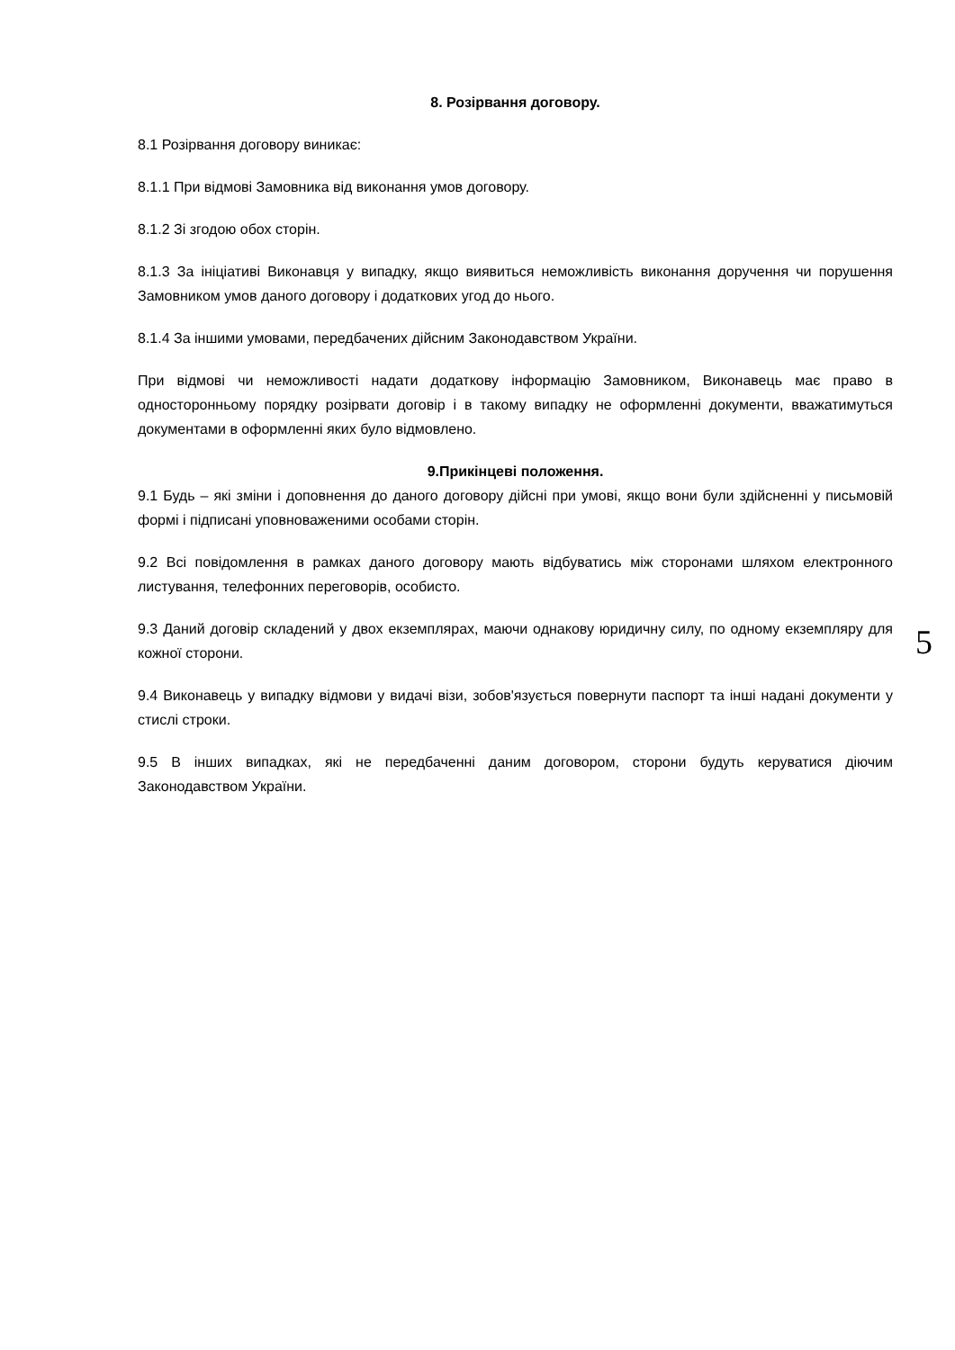8. Розірвання договору.
8.1 Розірвання договору виникає:
8.1.1 При відмові Замовника від виконання умов договору.
8.1.2 Зі згодою обох сторін.
8.1.3 За ініціативі Виконавця у випадку, якщо виявиться неможливість виконання доручення чи порушення Замовником умов даного договору і додаткових угод до нього.
8.1.4 За іншими умовами, передбачених дійсним Законодавством України.
При відмові чи неможливості надати додаткову інформацію Замовником, Виконавець має право в односторонньому порядку розірвати договір і в такому випадку не оформленні документи, вважатимуться документами в оформленні яких було відмовлено.
9.Прикінцеві положення.
9.1 Будь – які зміни і доповнення до даного договору дійсні при умові, якщо вони були здійсненні у письмовій формі і підписані уповноваженими особами сторін.
9.2 Всі повідомлення в рамках даного договору мають відбуватись між сторонами шляхом електронного листування, телефонних переговорів, особисто.
9.3 Даний договір складений у двох екземплярах, маючи однакову юридичну силу, по одному екземпляру для кожної сторони.
9.4 Виконавець у випадку відмови у видачі візи, зобов'язується повернути паспорт та інші надані документи у стислі строки.
9.5 В інших випадках, які не передбаченні даним договором, сторони будуть керуватися діючим Законодавством України.
5